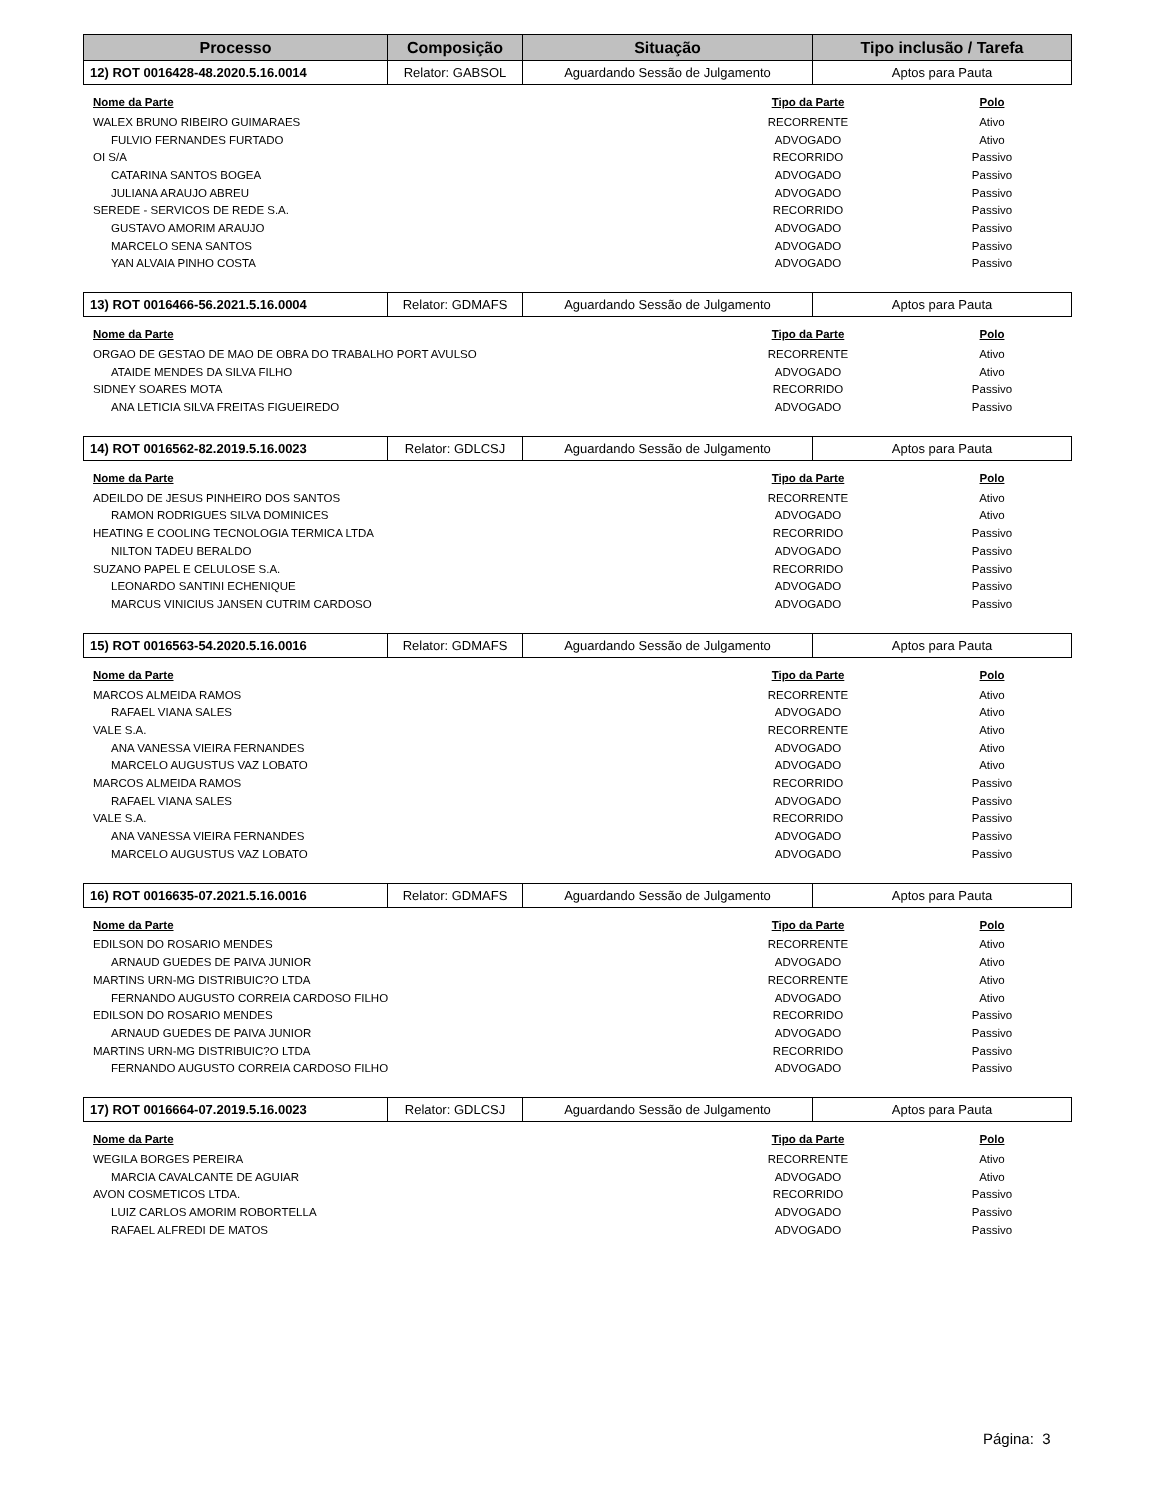| Processo | Composição | Situação | Tipo inclusão / Tarefa |
| --- | --- | --- | --- |
| 12) ROT 0016428-48.2020.5.16.0014 | Relator: GABSOL | Aguardando Sessão de Julgamento | Aptos para Pauta |
| Nome da Parte | Tipo da Parte | Polo |
| --- | --- | --- |
| WALEX BRUNO RIBEIRO GUIMARAES | RECORRENTE | Ativo |
| FULVIO FERNANDES FURTADO | ADVOGADO | Ativo |
| OI S/A | RECORRIDO | Passivo |
| CATARINA SANTOS BOGEA | ADVOGADO | Passivo |
| JULIANA ARAUJO ABREU | ADVOGADO | Passivo |
| SEREDE - SERVICOS DE REDE S.A. | RECORRIDO | Passivo |
| GUSTAVO AMORIM ARAUJO | ADVOGADO | Passivo |
| MARCELO SENA SANTOS | ADVOGADO | Passivo |
| YAN ALVAIA PINHO COSTA | ADVOGADO | Passivo |
| 13) ROT 0016466-56.2021.5.16.0004 | Relator: GDMAFS | Aguardando Sessão de Julgamento | Aptos para Pauta |
| Nome da Parte | Tipo da Parte | Polo |
| --- | --- | --- |
| ORGAO DE GESTAO DE MAO DE OBRA DO TRABALHO PORT AVULSO | RECORRENTE | Ativo |
| ATAIDE MENDES DA SILVA FILHO | ADVOGADO | Ativo |
| SIDNEY SOARES MOTA | RECORRIDO | Passivo |
| ANA LETICIA SILVA FREITAS FIGUEIREDO | ADVOGADO | Passivo |
| 14) ROT 0016562-82.2019.5.16.0023 | Relator: GDLCSJ | Aguardando Sessão de Julgamento | Aptos para Pauta |
| Nome da Parte | Tipo da Parte | Polo |
| --- | --- | --- |
| ADEILDO DE JESUS PINHEIRO DOS SANTOS | RECORRENTE | Ativo |
| RAMON RODRIGUES SILVA DOMINICES | ADVOGADO | Ativo |
| HEATING E COOLING TECNOLOGIA TERMICA LTDA | RECORRIDO | Passivo |
| NILTON TADEU BERALDO | ADVOGADO | Passivo |
| SUZANO PAPEL E CELULOSE S.A. | RECORRIDO | Passivo |
| LEONARDO SANTINI ECHENIQUE | ADVOGADO | Passivo |
| MARCUS VINICIUS JANSEN CUTRIM CARDOSO | ADVOGADO | Passivo |
| 15) ROT 0016563-54.2020.5.16.0016 | Relator: GDMAFS | Aguardando Sessão de Julgamento | Aptos para Pauta |
| Nome da Parte | Tipo da Parte | Polo |
| --- | --- | --- |
| MARCOS ALMEIDA RAMOS | RECORRENTE | Ativo |
| RAFAEL VIANA SALES | ADVOGADO | Ativo |
| VALE S.A. | RECORRENTE | Ativo |
| ANA VANESSA VIEIRA FERNANDES | ADVOGADO | Ativo |
| MARCELO AUGUSTUS VAZ LOBATO | ADVOGADO | Ativo |
| MARCOS ALMEIDA RAMOS | RECORRIDO | Passivo |
| RAFAEL VIANA SALES | ADVOGADO | Passivo |
| VALE S.A. | RECORRIDO | Passivo |
| ANA VANESSA VIEIRA FERNANDES | ADVOGADO | Passivo |
| MARCELO AUGUSTUS VAZ LOBATO | ADVOGADO | Passivo |
| 16) ROT 0016635-07.2021.5.16.0016 | Relator: GDMAFS | Aguardando Sessão de Julgamento | Aptos para Pauta |
| Nome da Parte | Tipo da Parte | Polo |
| --- | --- | --- |
| EDILSON DO ROSARIO MENDES | RECORRENTE | Ativo |
| ARNAUD GUEDES DE PAIVA JUNIOR | ADVOGADO | Ativo |
| MARTINS URN-MG DISTRIBUIC?O LTDA | RECORRENTE | Ativo |
| FERNANDO AUGUSTO CORREIA CARDOSO FILHO | ADVOGADO | Ativo |
| EDILSON DO ROSARIO MENDES | RECORRIDO | Passivo |
| ARNAUD GUEDES DE PAIVA JUNIOR | ADVOGADO | Passivo |
| MARTINS URN-MG DISTRIBUIC?O LTDA | RECORRIDO | Passivo |
| FERNANDO AUGUSTO CORREIA CARDOSO FILHO | ADVOGADO | Passivo |
| 17) ROT 0016664-07.2019.5.16.0023 | Relator: GDLCSJ | Aguardando Sessão de Julgamento | Aptos para Pauta |
| Nome da Parte | Tipo da Parte | Polo |
| --- | --- | --- |
| WEGILA BORGES PEREIRA | RECORRENTE | Ativo |
| MARCIA CAVALCANTE DE AGUIAR | ADVOGADO | Ativo |
| AVON COSMETICOS LTDA. | RECORRIDO | Passivo |
| LUIZ CARLOS AMORIM ROBORTELLA | ADVOGADO | Passivo |
| RAFAEL ALFREDI DE MATOS | ADVOGADO | Passivo |
Página: 3